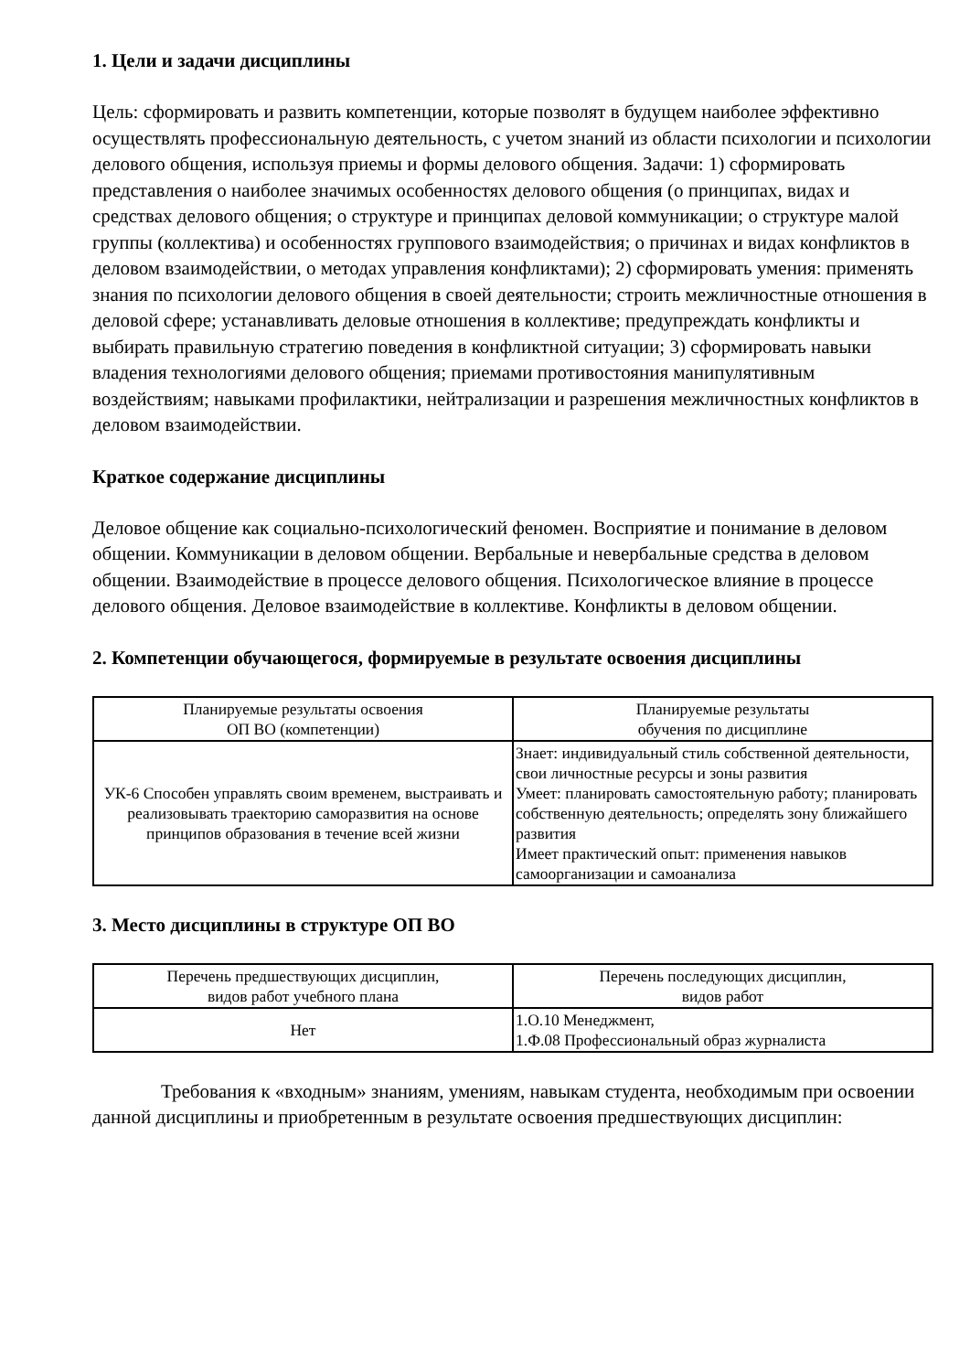1. Цели и задачи дисциплины
Цель: сформировать и развить компетенции, которые позволят в будущем наиболее эффективно осуществлять профессиональную деятельность, с учетом знаний из области психологии и психологии делового общения, используя приемы и формы делового общения. Задачи: 1) сформировать представления о наиболее значимых особенностях делового общения (о принципах, видах и средствах делового общения; о структуре и принципах деловой коммуникации; о структуре малой группы (коллектива) и особенностях группового взаимодействия; о причинах и видах конфликтов в деловом взаимодействии, о методах управления конфликтами); 2) сформировать умения: применять знания по психологии делового общения в своей деятельности; строить межличностные отношения в деловой сфере; устанавливать деловые отношения в коллективе; предупреждать конфликты и выбирать правильную стратегию поведения в конфликтной ситуации; 3) сформировать навыки владения технологиями делового общения; приемами противостояния манипулятивным воздействиям; навыками профилактики, нейтрализации и разрешения межличностных конфликтов в деловом взаимодействии.
Краткое содержание дисциплины
Деловое общение как социально-психологический феномен. Восприятие и понимание в деловом общении. Коммуникации в деловом общении. Вербальные и невербальные средства в деловом общении. Взаимодействие в процессе делового общения. Психологическое влияние в процессе делового общения. Деловое взаимодействие в коллективе. Конфликты в деловом общении.
2. Компетенции обучающегося, формируемые в результате освоения дисциплины
| Планируемые результаты освоения ОП ВО (компетенции) | Планируемые результаты обучения по дисциплине |
| --- | --- |
| УК-6 Способен управлять своим временем, выстраивать и реализовывать траекторию саморазвития на основе принципов образования в течение всей жизни | Знает: индивидуальный стиль собственной деятельности, свои личностные ресурсы и зоны развития Умеет: планировать самостоятельную работу; планировать собственную деятельность; определять зону ближайшего развития Имеет практический опыт: применения навыков самоорганизации и самоанализа |
3. Место дисциплины в структуре ОП ВО
| Перечень предшествующих дисциплин, видов работ учебного плана | Перечень последующих дисциплин, видов работ |
| --- | --- |
| Нет | 1.О.10 Менеджмент, 1.Ф.08 Профессиональный образ журналиста |
Требования к «входным» знаниям, умениям, навыкам студента, необходимым при освоении данной дисциплины и приобретенным в результате освоения предшествующих дисциплин: